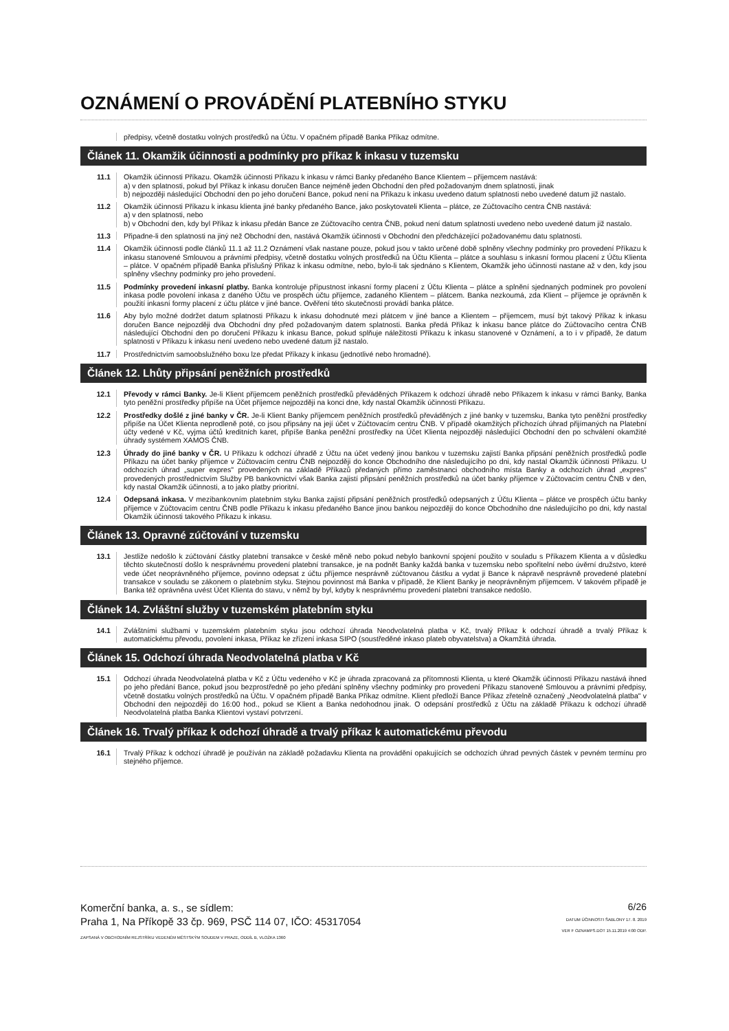OZNÁMENÍ O PROVÁDĚNÍ PLATEBNÍHO STYKU
předpisy, včetně dostatku volných prostředků na Účtu. V opačném případě Banka Příkaz odmítne.
Článek 11. Okamžik účinnosti a podmínky pro příkaz k inkasu v tuzemsku
11.1 Okamžik účinnosti Příkazu. Okamžik účinnosti Příkazu k inkasu v rámci Banky předaného Bance Klientem – příjemcem nastává:
a) v den splatnosti, pokud byl Příkaz k inkasu doručen Bance nejméně jeden Obchodní den před požadovaným dnem splatnosti, jinak
b) nejpozději následující Obchodní den po jeho doručení Bance, pokud není na Příkazu k inkasu uvedeno datum splatnosti nebo uvedené datum již nastalo.
11.2 Okamžik účinnosti Příkazu k inkasu klienta jiné banky předaného Bance, jako poskytovateli Klienta – plátce, ze Zúčtovacího centra ČNB nastává:
a) v den splatnosti, nebo
b) v Obchodní den, kdy byl Příkaz k inkasu předán Bance ze Zúčtovacího centra ČNB, pokud není datum splatnosti uvedeno nebo uvedené datum již nastalo.
11.3 Připadne-li den splatnosti na jiný než Obchodní den, nastává Okamžik účinnosti v Obchodní den předcházející požadovanému datu splatnosti.
11.4 Okamžik účinnosti podle článků 11.1 až 11.2 Oznámení však nastane pouze, pokud jsou v takto určené době splněny všechny podmínky pro provedení Příkazu k inkasu stanovené Smlouvou a právními předpisy, včetně dostatku volných prostředků na Účtu Klienta – plátce a souhlasu s inkasní formou placení z Účtu Klienta – plátce. V opačném případě Banka příslušný Příkaz k inkasu odmítne, nebo, bylo-li tak sjednáno s Klientem, Okamžik jeho účinnosti nastane až v den, kdy jsou splněny všechny podmínky pro jeho provedení.
11.5 Podmínky provedení inkasní platby. Banka kontroluje přípustnost inkasní formy placení z Účtu Klienta – plátce a splnění sjednaných podmínek pro povolení inkasa podle povolení inkasa z daného Účtu ve prospěch účtu příjemce, zadaného Klientem – plátcem. Banka nezkoumá, zda Klient – příjemce je oprávněn k použití inkasní formy placení z účtu plátce v jiné bance. Ověření této skutečnosti provádí banka plátce.
11.6 Aby bylo možné dodržet datum splatnosti Příkazu k inkasu dohodnuté mezi plátcem v jiné bance a Klientem – příjemcem, musí být takový Příkaz k inkasu doručen Bance nejpozději dva Obchodní dny před požadovaným datem splatnosti. Banka předá Příkaz k inkasu bance plátce do Zúčtovacího centra ČNB následující Obchodní den po doručení Příkazu k inkasu Bance, pokud splňuje náležitosti Příkazu k inkasu stanovené v Oznámení, a to i v případě, že datum splatnosti v Příkazu k inkasu není uvedeno nebo uvedené datum již nastalo.
11.7 Prostřednictvím samoobslužného boxu lze předat Příkazy k inkasu (jednotlivé nebo hromadné).
Článek 12. Lhůty připsání peněžních prostředků
12.1 Převody v rámci Banky. Je-li Klient příjemcem peněžních prostředků převáděných Příkazem k odchozí úhradě nebo Příkazem k inkasu v rámci Banky, Banka tyto peněžní prostředky připíše na Účet příjemce nejpozději na konci dne, kdy nastal Okamžik účinnosti Příkazu.
12.2 Prostředky došlé z jiné banky v ČR. Je-li Klient Banky příjemcem peněžních prostředků převáděných z jiné banky v tuzemsku, Banka tyto peněžní prostředky připíše na Účet Klienta neprodleně poté, co jsou připsány na její účet v Zúčtovacím centru ČNB. V případě okamžitých příchozích úhrad přijímaných na Platební účty vedené v Kč, vyjma účtů kreditních karet, připíše Banka peněžní prostředky na Účet Klienta nejpozději následující Obchodní den po schválení okamžité úhrady systémem XAMOS ČNB.
12.3 Úhrady do jiné banky v ČR. U Příkazu k odchozí úhradě z Účtu na účet vedený jinou bankou v tuzemsku zajistí Banka připsání peněžních prostředků podle Příkazu na účet banky příjemce v Zúčtovacím centru ČNB nejpozději do konce Obchodního dne následujícího po dni, kdy nastal Okamžik účinnosti Příkazu. U odchozích úhrad „super expres" provedených na základě Příkazů předaných přímo zaměstnanci obchodního místa Banky a odchozích úhrad „expres" provedených prostřednictvím Služby PB bankovnictví však Banka zajistí připsání peněžních prostředků na účet banky příjemce v Zúčtovacím centru ČNB v den, kdy nastal Okamžik účinnosti, a to jako platby prioritní.
12.4 Odepsaná inkasa. V mezibankovním platebním styku Banka zajistí připsání peněžních prostředků odepsaných z Účtu Klienta – plátce ve prospěch účtu banky příjemce v Zúčtovacím centru ČNB podle Příkazu k inkasu předaného Bance jinou bankou nejpozději do konce Obchodního dne následujícího po dni, kdy nastal Okamžik účinnosti takového Příkazu k inkasu.
Článek 13. Opravné zúčtování v tuzemsku
13.1 Jestliže nedošlo k zúčtování částky platební transakce v české měně nebo pokud nebylo bankovní spojení použito v souladu s Příkazem Klienta a v důsledku těchto skutečností došlo k nesprávnému provedení platební transakce, je na podnět Banky každá banka v tuzemsku nebo spořitelní nebo úvěrní družstvo, které vede účet neoprávněného příjemce, povinno odepsat z účtu příjemce nesprávně zúčtovanou částku a vydat ji Bance k nápravě nesprávně provedené platební transakce v souladu se zákonem o platebním styku. Stejnou povinnost má Banka v případě, že Klient Banky je neoprávněným příjemcem. V takovém případě je Banka též oprávněna uvést Účet Klienta do stavu, v němž by byl, kdyby k nesprávnému provedení platební transakce nedošlo.
Článek 14. Zvláštní služby v tuzemském platebním styku
14.1 Zvláštními službami v tuzemském platebním styku jsou odchozí úhrada Neodvolatelná platba v Kč, trvalý Příkaz k odchozí úhradě a trvalý Příkaz k automatickému převodu, povolení inkasa, Příkaz ke zřízení inkasa SIPO (soustředěné inkaso plateb obyvatelstva) a Okamžitá úhrada.
Článek 15. Odchozí úhrada Neodvolatelná platba v Kč
15.1 Odchozí úhrada Neodvolatelná platba v Kč z Účtu vedeného v Kč je úhrada zpracovaná za přítomnosti Klienta, u které Okamžik účinnosti Příkazu nastává ihned po jeho předání Bance, pokud jsou bezprostředně po jeho předání splněny všechny podmínky pro provedení Příkazu stanovené Smlouvou a právními předpisy, včetně dostatku volných prostředků na Účtu. V opačném případě Banka Příkaz odmítne. Klient předloží Bance Příkaz zřetelně označený „Neodvolatelná platba" v Obchodní den nejpozději do 16:00 hod., pokud se Klient a Banka nedohodnou jinak. O odepsání prostředků z Účtu na základě Příkazu k odchozí úhradě Neodvolatelná platba Banka Klientovi vystaví potvrzení.
Článek 16. Trvalý příkaz k odchozí úhradě a trvalý příkaz k automatickému převodu
16.1 Trvalý Příkaz k odchozí úhradě je používán na základě požadavku Klienta na provádění opakujících se odchozích úhrad pevných částek v pevném termínu pro stejného příjemce.
Komerční banka, a. s., se sídlem:
Praha 1, Na Příkopě 33 čp. 969, PSČ 114 07, IČO: 45317054
ZAPSANÁ V OBCHODNÍM REJSTŘÍKU VEDENÉM MĚSTSKÝM SOUDEM V PRAZE, ODDÍL B, VLOŽKA 1360
6/26
DATUM ÚČINNOSTI ŠABLONY 17. 8. 2019
VER F OZNAMPS.DOT 15.11.2019 4:00 ODP.